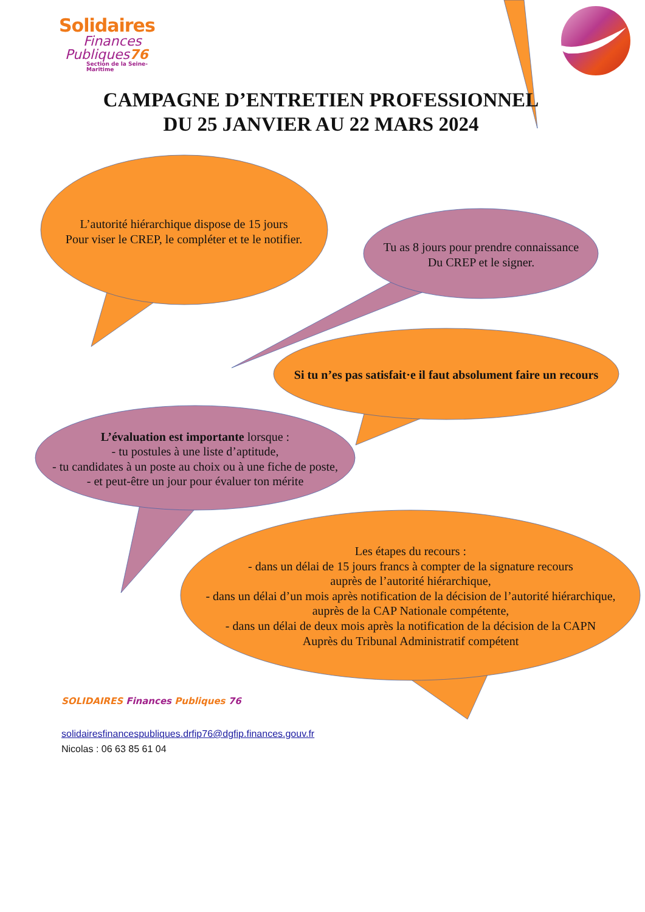Solidaires
Finances
Publiques76
Section de la Seine-Maritime
CAMPAGNE D’ENTRETIEN PROFESSIONNEL
DU 25 JANVIER AU 22 MARS 2024
L’autorité hiérarchique dispose de 15 jours
Pour viser le CREP, le compléter et te le notifier.
Tu as 8 jours pour prendre connaissance
Du CREP et le signer.
Si tu n’es pas satisfait·e il faut absolument faire un recours
L’évaluation est importante lorsque :
- tu postules à une liste d’aptitude,
- tu candidates à un poste au choix ou à une fiche de poste,
- et peut-être un jour pour évaluer ton mérite
Les étapes du recours :
- dans un délai de 15 jours francs à compter de la signature recours
auprès de l’autorité hiérarchique,
- dans un délai d’un mois après notification de la décision de l’autorité hiérarchique,
auprès de la CAP Nationale compétente,
- dans un délai de deux mois après la notification de la décision de la CAPN
Auprès du Tribunal Administratif compétent
SOLIDAIRES Finances Publiques 76
solidairesfinancespubliques.drfip76@dgfip.finances.gouv.fr
Nicolas : 06 63 85 61 04